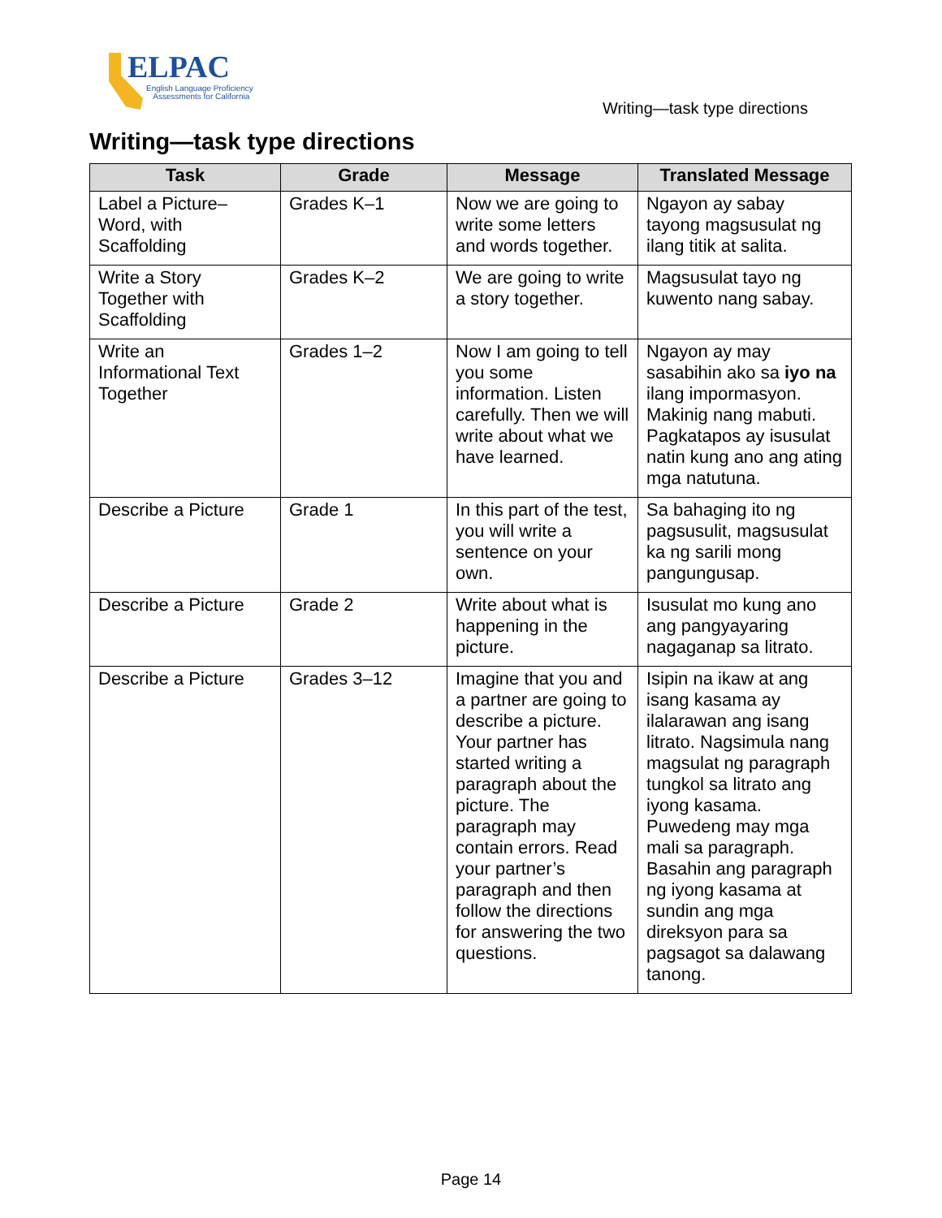ELPAC
English Language Proficiency
Assessments for California
Writing—task type directions
Writing—task type directions
| Task | Grade | Message | Translated Message |
| --- | --- | --- | --- |
| Label a Picture–Word, with Scaffolding | Grades K–1 | Now we are going to write some letters and words together. | Ngayon ay sabay tayong magsusulat ng ilang titik at salita. |
| Write a Story Together with Scaffolding | Grades K–2 | We are going to write a story together. | Magsusulat tayo ng kuwento nang sabay. |
| Write an Informational Text Together | Grades 1–2 | Now I am going to tell you some information. Listen carefully. Then we will write about what we have learned. | Ngayon ay may sasabihin ako sa iyo na ilang impormasyon. Makinig nang mabuti. Pagkatapos ay isusulat natin kung ano ang ating mga natutuna. |
| Describe a Picture | Grade 1 | In this part of the test, you will write a sentence on your own. | Sa bahaging ito ng pagsusulit, magsusulat ka ng sarili mong pangungusap. |
| Describe a Picture | Grade 2 | Write about what is happening in the picture. | Isusulat mo kung ano ang pangyayaring nagaganap sa litrato. |
| Describe a Picture | Grades 3–12 | Imagine that you and a partner are going to describe a picture. Your partner has started writing a paragraph about the picture. The paragraph may contain errors. Read your partner’s paragraph and then follow the directions for answering the two questions. | Isipin na ikaw at ang isang kasama ay ilalarawan ang isang litrato. Nagsimula nang magsulat ng paragraph tungkol sa litrato ang iyong kasama. Puwedeng may mga mali sa paragraph. Basahin ang paragraph ng iyong kasama at sundin ang mga direksyon para sa pagsagot sa dalawang tanong. |
Page 14